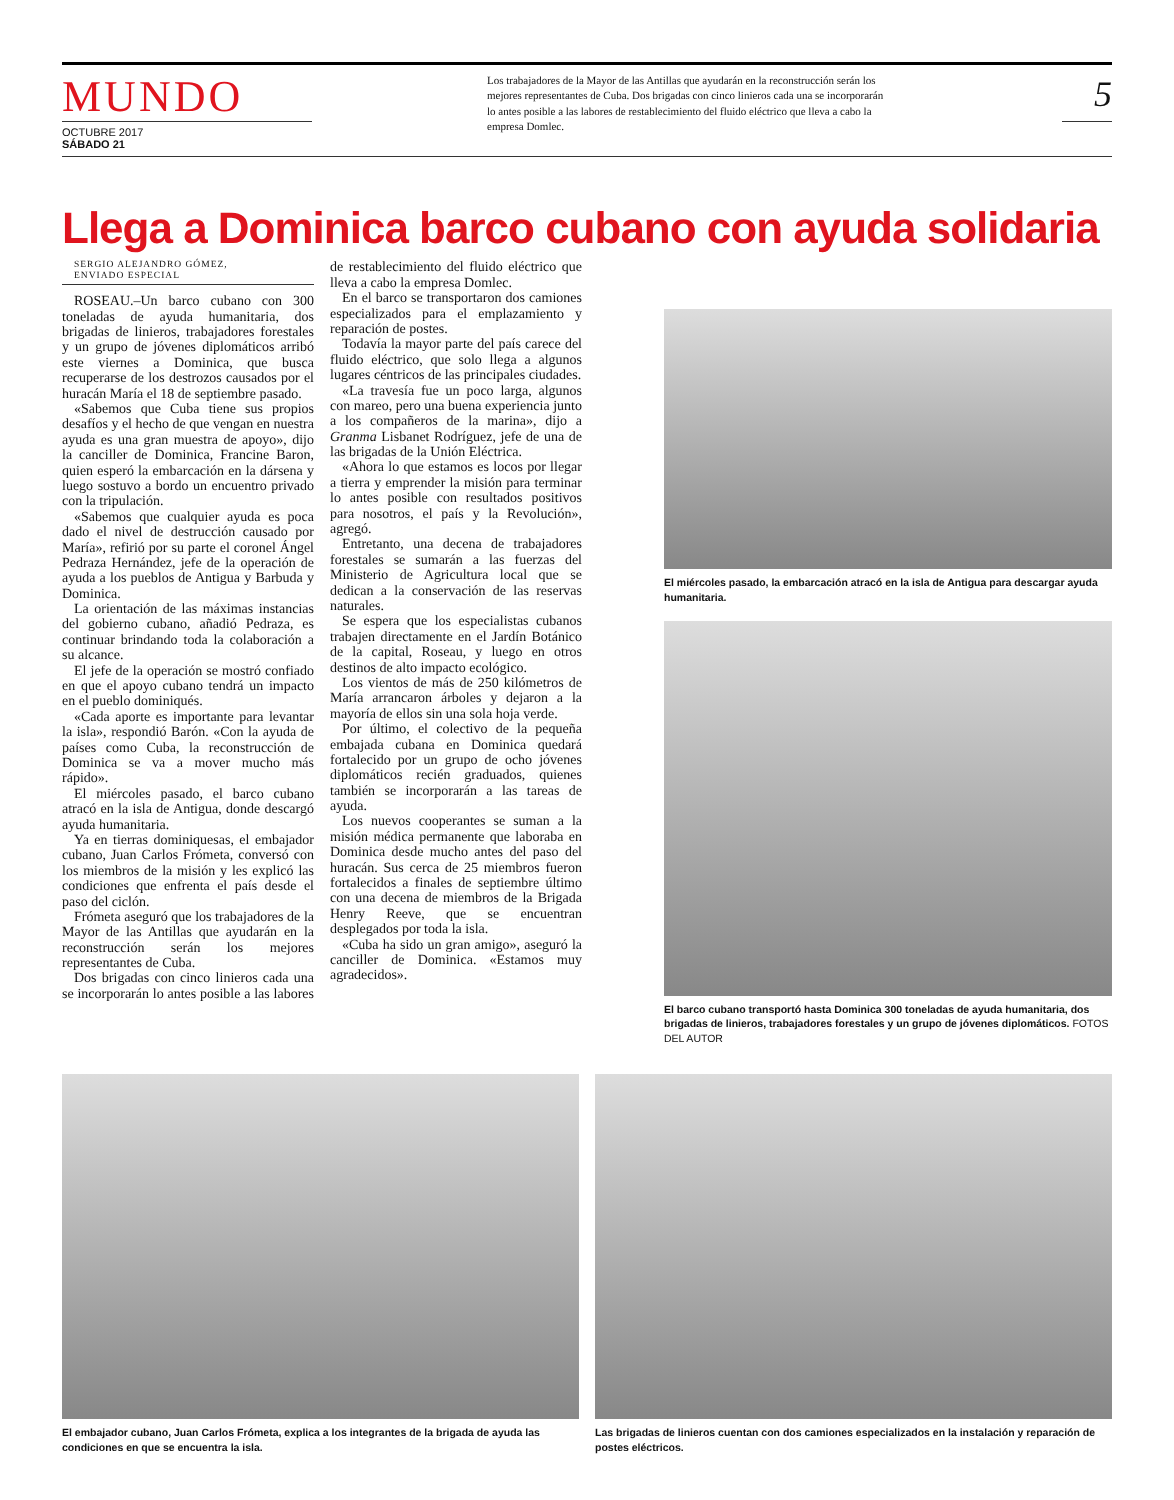MUNDO
OCTUBRE 2017
SÁBADO 21
Los trabajadores de la Mayor de las Antillas que ayudarán en la reconstrucción serán los mejores representantes de Cuba. Dos brigadas con cinco linieros cada una se incorporarán lo antes posible a las labores de restablecimiento del fluido eléctrico que lleva a cabo la empresa Domlec.
5
Llega a Dominica barco cubano con ayuda solidaria
SERGIO ALEJANDRO GÓMEZ,
ENVIADO ESPECIAL
ROSEAU.–Un barco cubano con 300 toneladas de ayuda humanitaria, dos brigadas de linieros, trabajadores forestales y un grupo de jóvenes diplomáticos arribó este viernes a Dominica, que busca recuperarse de los destrozos causados por el huracán María el 18 de septiembre pasado.
«Sabemos que Cuba tiene sus propios desafíos y el hecho de que vengan en nuestra ayuda es una gran muestra de apoyo», dijo la canciller de Dominica, Francine Baron, quien esperó la embarcación en la dársena y luego sostuvo a bordo un encuentro privado con la tripulación.
«Sabemos que cualquier ayuda es poca dado el nivel de destrucción causado por María», refirió por su parte el coronel Ángel Pedraza Hernández, jefe de la operación de ayuda a los pueblos de Antigua y Barbuda y Dominica.
La orientación de las máximas instancias del gobierno cubano, añadió Pedraza, es continuar brindando toda la colaboración a su alcance.
El jefe de la operación se mostró confiado en que el apoyo cubano tendrá un impacto en el pueblo dominiqués.
«Cada aporte es importante para levantar la isla», respondió Barón. «Con la ayuda de países como Cuba, la reconstrucción de Dominica se va a mover mucho más rápido».
El miércoles pasado, el barco cubano atracó en la isla de Antigua, donde descargó ayuda humanitaria.
Ya en tierras dominiquesas, el embajador cubano, Juan Carlos Frómeta, conversó con los miembros de la misión y les explicó las condiciones que enfrenta el país desde el paso del ciclón.
Frómeta aseguró que los trabajadores de la Mayor de las Antillas que ayudarán en la reconstrucción serán los mejores representantes de Cuba.
Dos brigadas con cinco linieros cada una se incorporarán lo antes posible a las labores de restablecimiento del fluido eléctrico que lleva a cabo la empresa Domlec.
En el barco se transportaron dos camiones especializados para el emplazamiento y reparación de postes.
Todavía la mayor parte del país carece del fluido eléctrico, que solo llega a algunos lugares céntricos de las principales ciudades.
«La travesía fue un poco larga, algunos con mareo, pero una buena experiencia junto a los compañeros de la marina», dijo a Granma Lisbanet Rodríguez, jefe de una de las brigadas de la Unión Eléctrica.
«Ahora lo que estamos es locos por llegar a tierra y emprender la misión para terminar lo antes posible con resultados positivos para nosotros, el país y la Revolución», agregó.
Entretanto, una decena de trabajadores forestales se sumarán a las fuerzas del Ministerio de Agricultura local que se dedican a la conservación de las reservas naturales.
Se espera que los especialistas cubanos trabajen directamente en el Jardín Botánico de la capital, Roseau, y luego en otros destinos de alto impacto ecológico.
Los vientos de más de 250 kilómetros de María arrancaron árboles y dejaron a la mayoría de ellos sin una sola hoja verde.
Por último, el colectivo de la pequeña embajada cubana en Dominica quedará fortalecido por un grupo de ocho jóvenes diplomáticos recién graduados, quienes también se incorporarán a las tareas de ayuda.
Los nuevos cooperantes se suman a la misión médica permanente que laboraba en Dominica desde mucho antes del paso del huracán. Sus cerca de 25 miembros fueron fortalecidos a finales de septiembre último con una decena de miembros de la Brigada Henry Reeve, que se encuentran desplegados por toda la isla.
«Cuba ha sido un gran amigo», aseguró la canciller de Dominica. «Estamos muy agradecidos».
El miércoles pasado, la embarcación atracó en la isla de Antigua para descargar ayuda humanitaria.
El barco cubano transportó hasta Dominica 300 toneladas de ayuda humanitaria, dos brigadas de linieros, trabajadores forestales y un grupo de jóvenes diplomáticos. FOTOS DEL AUTOR
El embajador cubano, Juan Carlos Frómeta, explica a los integrantes de la brigada de ayuda las condiciones en que se encuentra la isla.
Las brigadas de linieros cuentan con dos camiones especializados en la instalación y reparación de postes eléctricos.